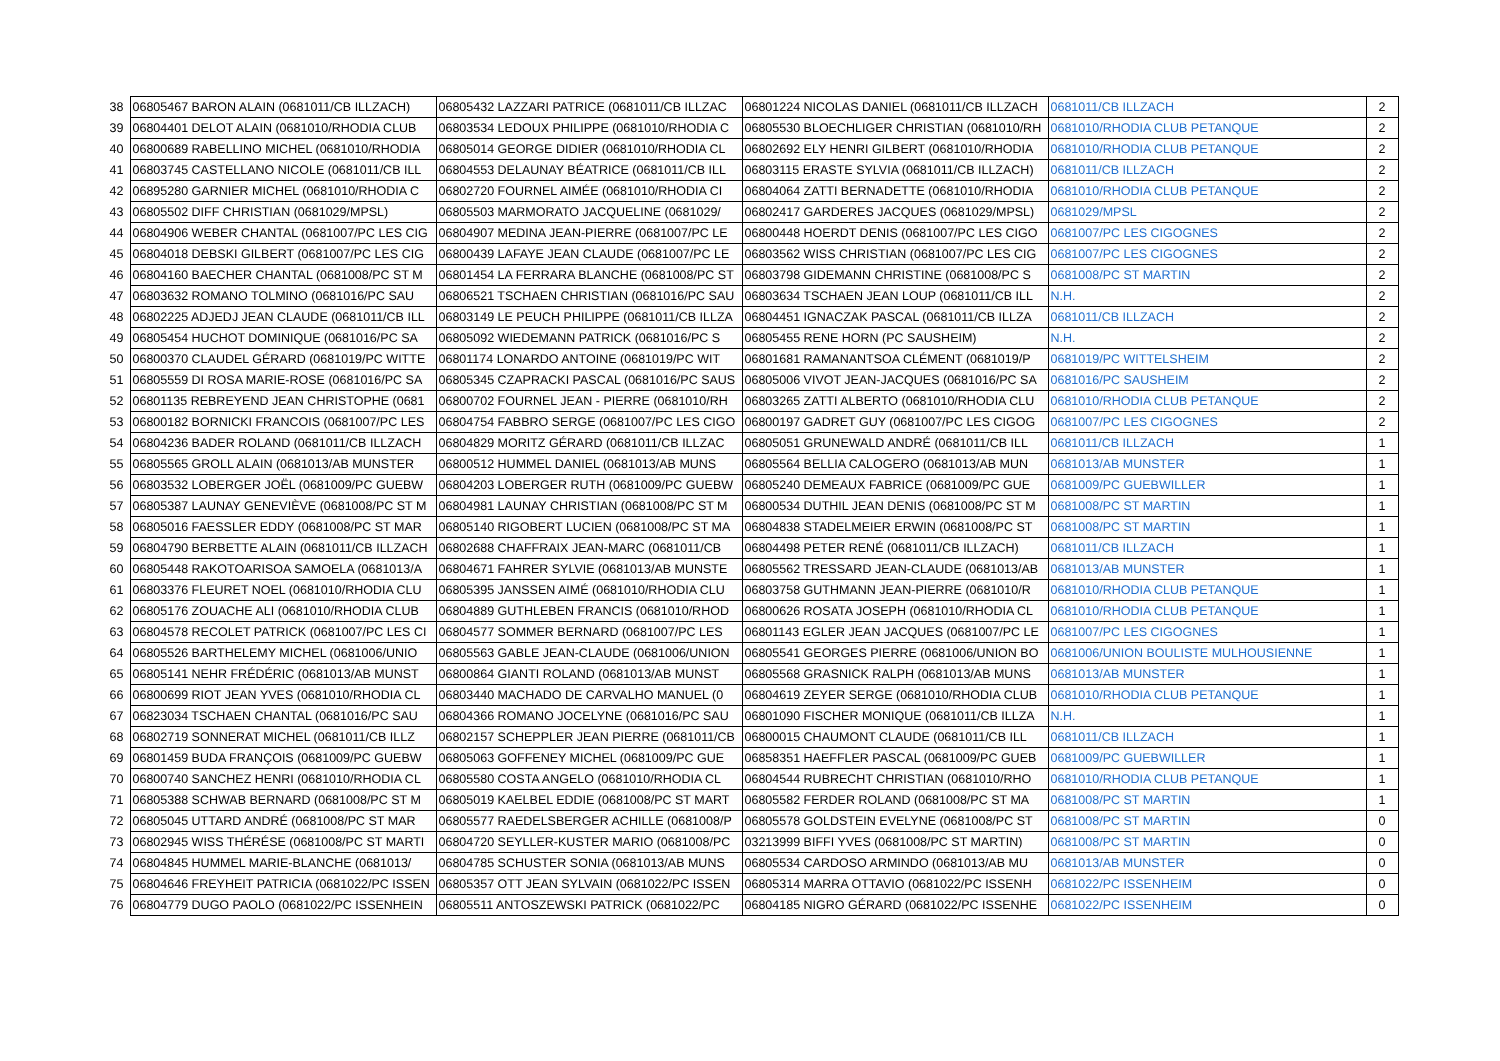| 38 | 06805467 BARON ALAIN (0681011/CB ILLZACH) | 06805432 LAZZARI PATRICE (0681011/CB ILLZAC | 06801224 NICOLAS DANIEL (0681011/CB ILLZACH | 0681011/CB ILLZACH | 2 |
| 39 | 06804401 DELOT ALAIN (0681010/RHODIA CLUB | 06803534 LEDOUX PHILIPPE (0681010/RHODIA C | 06805530 BLOECHLIGER CHRISTIAN (0681010/RH | 0681010/RHODIA CLUB PETANQUE | 2 |
| 40 | 06800689 RABELLINO MICHEL (0681010/RHODIA | 06805014 GEORGE DIDIER (0681010/RHODIA CL | 06802692 ELY HENRI GILBERT (0681010/RHODIA | 0681010/RHODIA CLUB PETANQUE | 2 |
| 41 | 06803745 CASTELLANO NICOLE (0681011/CB ILL | 06804553 DELAUNAY BÉATRICE (0681011/CB ILL | 06803115 ERASTE SYLVIA (0681011/CB ILLZACH) | 0681011/CB ILLZACH | 2 |
| 42 | 06895280 GARNIER MICHEL (0681010/RHODIA C | 06802720 FOURNEL AIMÉE (0681010/RHODIA CI | 06804064 ZATTI BERNADETTE (0681010/RHODIA | 0681010/RHODIA CLUB PETANQUE | 2 |
| 43 | 06805502 DIFF CHRISTIAN (0681029/MPSL) | 06805503 MARMORATO JACQUELINE (0681029/ | 06802417 GARDERES JACQUES (0681029/MPSL) | 0681029/MPSL | 2 |
| 44 | 06804906 WEBER CHANTAL (0681007/PC LES CIG | 06804907 MEDINA JEAN-PIERRE (0681007/PC LE | 06800448 HOERDT DENIS (0681007/PC LES CIGO | 0681007/PC LES CIGOGNES | 2 |
| 45 | 06804018 DEBSKI GILBERT (0681007/PC LES CIG | 06800439 LAFAYE JEAN CLAUDE (0681007/PC LE | 06803562 WISS CHRISTIAN (0681007/PC LES CIG | 0681007/PC LES CIGOGNES | 2 |
| 46 | 06804160 BAECHER CHANTAL (0681008/PC ST M | 06801454 LA FERRARA BLANCHE (0681008/PC ST | 06803798 GIDEMANN CHRISTINE (0681008/PC S | 0681008/PC ST MARTIN | 2 |
| 47 | 06803632 ROMANO TOLMINO (0681016/PC SAU | 06806521 TSCHAEN CHRISTIAN (0681016/PC SAU | 06803634 TSCHAEN JEAN LOUP (0681011/CB ILL | N.H. | 2 |
| 48 | 06802225 ADJEDJ JEAN CLAUDE (0681011/CB ILL | 06803149 LE PEUCH PHILIPPE (0681011/CB ILLZA | 06804451 IGNACZAK PASCAL (0681011/CB ILLZA | 0681011/CB ILLZACH | 2 |
| 49 | 06805454 HUCHOT DOMINIQUE (0681016/PC SA | 06805092 WIEDEMANN PATRICK (0681016/PC S | 06805455 RENE HORN (PC SAUSHEIM) | N.H. | 2 |
| 50 | 06800370 CLAUDEL GÉRARD (0681019/PC WITTE | 06801174 LONARDO ANTOINE (0681019/PC WIT | 06801681 RAMANANTSOA CLÉMENT (0681019/P | 0681019/PC WITTELSHEIM | 2 |
| 51 | 06805559 DI ROSA MARIE-ROSE (0681016/PC SA | 06805345 CZAPRACKI PASCAL (0681016/PC SAUS | 06805006 VIVOT JEAN-JACQUES (0681016/PC SA | 0681016/PC SAUSHEIM | 2 |
| 52 | 06801135 REBREYEND JEAN CHRISTOPHE (0681 | 06800702 FOURNEL JEAN - PIERRE (0681010/RH | 06803265 ZATTI ALBERTO (0681010/RHODIA CLU | 0681010/RHODIA CLUB PETANQUE | 2 |
| 53 | 06800182 BORNICKI FRANCOIS (0681007/PC LES | 06804754 FABBRO SERGE (0681007/PC LES CIGO | 06800197 GADRET GUY (0681007/PC LES CIGOG | 0681007/PC LES CIGOGNES | 2 |
| 54 | 06804236 BADER ROLAND (0681011/CB ILLZACH | 06804829 MORITZ GÉRARD (0681011/CB ILLZAC | 06805051 GRUNEWALD ANDRÉ (0681011/CB ILL | 0681011/CB ILLZACH | 1 |
| 55 | 06805565 GROLL ALAIN (0681013/AB MUNSTER | 06800512 HUMMEL DANIEL (0681013/AB MUNS | 06805564 BELLIA CALOGERO (0681013/AB MUN | 0681013/AB MUNSTER | 1 |
| 56 | 06803532 LOBERGER JOËL (0681009/PC GUEBW | 06804203 LOBERGER RUTH (0681009/PC GUEBW | 06805240 DEMEAUX FABRICE (0681009/PC GUE | 0681009/PC GUEBWILLER | 1 |
| 57 | 06805387 LAUNAY GENEVIÈVE (0681008/PC ST M | 06804981 LAUNAY CHRISTIAN (0681008/PC ST M | 06800534 DUTHIL JEAN DENIS (0681008/PC ST M | 0681008/PC ST MARTIN | 1 |
| 58 | 06805016 FAESSLER EDDY (0681008/PC ST MAR | 06805140 RIGOBERT LUCIEN (0681008/PC ST MA | 06804838 STADELMEIER ERWIN (0681008/PC ST | 0681008/PC ST MARTIN | 1 |
| 59 | 06804790 BERBETTE ALAIN (0681011/CB ILLZACH | 06802688 CHAFFRAIX JEAN-MARC (0681011/CB | 06804498 PETER RENÉ (0681011/CB ILLZACH) | 0681011/CB ILLZACH | 1 |
| 60 | 06805448 RAKOTOARISOA SAMOELA (0681013/A | 06804671 FAHRER SYLVIE (0681013/AB MUNSTE | 06805562 TRESSARD JEAN-CLAUDE (0681013/AB | 0681013/AB MUNSTER | 1 |
| 61 | 06803376 FLEURET NOEL (0681010/RHODIA CLU | 06805395 JANSSEN AIMÉ (0681010/RHODIA CLU | 06803758 GUTHMANN JEAN-PIERRE (0681010/R | 0681010/RHODIA CLUB PETANQUE | 1 |
| 62 | 06805176 ZOUACHE ALI (0681010/RHODIA CLUB | 06804889 GUTHLEBEN FRANCIS (0681010/RHOD | 06800626 ROSATA JOSEPH (0681010/RHODIA CL | 0681010/RHODIA CLUB PETANQUE | 1 |
| 63 | 06804578 RECOLET PATRICK (0681007/PC LES CI | 06804577 SOMMER BERNARD (0681007/PC LES | 06801143 EGLER JEAN JACQUES (0681007/PC LE | 0681007/PC LES CIGOGNES | 1 |
| 64 | 06805526 BARTHELEMY MICHEL (0681006/UNIO | 06805563 GABLE JEAN-CLAUDE (0681006/UNION | 06805541 GEORGES PIERRE (0681006/UNION BO | 0681006/UNION BOULISTE MULHOUSIENNE | 1 |
| 65 | 06805141 NEHR FRÉDÉRIC (0681013/AB MUNST | 06800864 GIANTI ROLAND (0681013/AB MUNST | 06805568 GRASNICK RALPH (0681013/AB MUNS | 0681013/AB MUNSTER | 1 |
| 66 | 06800699 RIOT JEAN YVES (0681010/RHODIA CL | 06803440 MACHADO DE CARVALHO MANUEL (0 | 06804619 ZEYER SERGE (0681010/RHODIA CLUB | 0681010/RHODIA CLUB PETANQUE | 1 |
| 67 | 06823034 TSCHAEN CHANTAL (0681016/PC SAU | 06804366 ROMANO JOCELYNE (0681016/PC SAU | 06801090 FISCHER MONIQUE (0681011/CB ILLZA | N.H. | 1 |
| 68 | 06802719 SONNERAT MICHEL (0681011/CB ILLZ | 06802157 SCHEPPLER JEAN PIERRE (0681011/CB | 06800015 CHAUMONT CLAUDE (0681011/CB ILL | 0681011/CB ILLZACH | 1 |
| 69 | 06801459 BUDA FRANÇOIS (0681009/PC GUEBW | 06805063 GOFFENEY MICHEL (0681009/PC GUE | 06858351 HAEFFLER PASCAL (0681009/PC GUEB | 0681009/PC GUEBWILLER | 1 |
| 70 | 06800740 SANCHEZ HENRI (0681010/RHODIA CL | 06805580 COSTA ANGELO (0681010/RHODIA CL | 06804544 RUBRECHT CHRISTIAN (0681010/RHO | 0681010/RHODIA CLUB PETANQUE | 1 |
| 71 | 06805388 SCHWAB BERNARD (0681008/PC ST M | 06805019 KAELBEL EDDIE (0681008/PC ST MART | 06805582 FERDER ROLAND (0681008/PC ST MA | 0681008/PC ST MARTIN | 1 |
| 72 | 06805045 UTTARD ANDRÉ (0681008/PC ST MAR | 06805577 RAEDELSBERGER ACHILLE (0681008/P | 06805578 GOLDSTEIN EVELYNE (0681008/PC ST | 0681008/PC ST MARTIN | 0 |
| 73 | 06802945 WISS THÉRÉSE (0681008/PC ST MARTI | 06804720 SEYLLER-KUSTER MARIO (0681008/PC | 03213999 BIFFI YVES (0681008/PC ST MARTIN) | 0681008/PC ST MARTIN | 0 |
| 74 | 06804845 HUMMEL MARIE-BLANCHE (0681013/ | 06804785 SCHUSTER SONIA (0681013/AB MUNS | 06805534 CARDOSO ARMINDO (0681013/AB MU | 0681013/AB MUNSTER | 0 |
| 75 | 06804646 FREYHEIT PATRICIA (0681022/PC ISSEN | 06805357 OTT JEAN SYLVAIN (0681022/PC ISSEN | 06805314 MARRA OTTAVIO (0681022/PC ISSENH | 0681022/PC ISSENHEIM | 0 |
| 76 | 06804779 DUGO PAOLO (0681022/PC ISSENHEIN | 06805511 ANTOSZEWSKI PATRICK (0681022/PC | 06804185 NIGRO GÉRARD (0681022/PC ISSENHE | 0681022/PC ISSENHEIM | 0 |